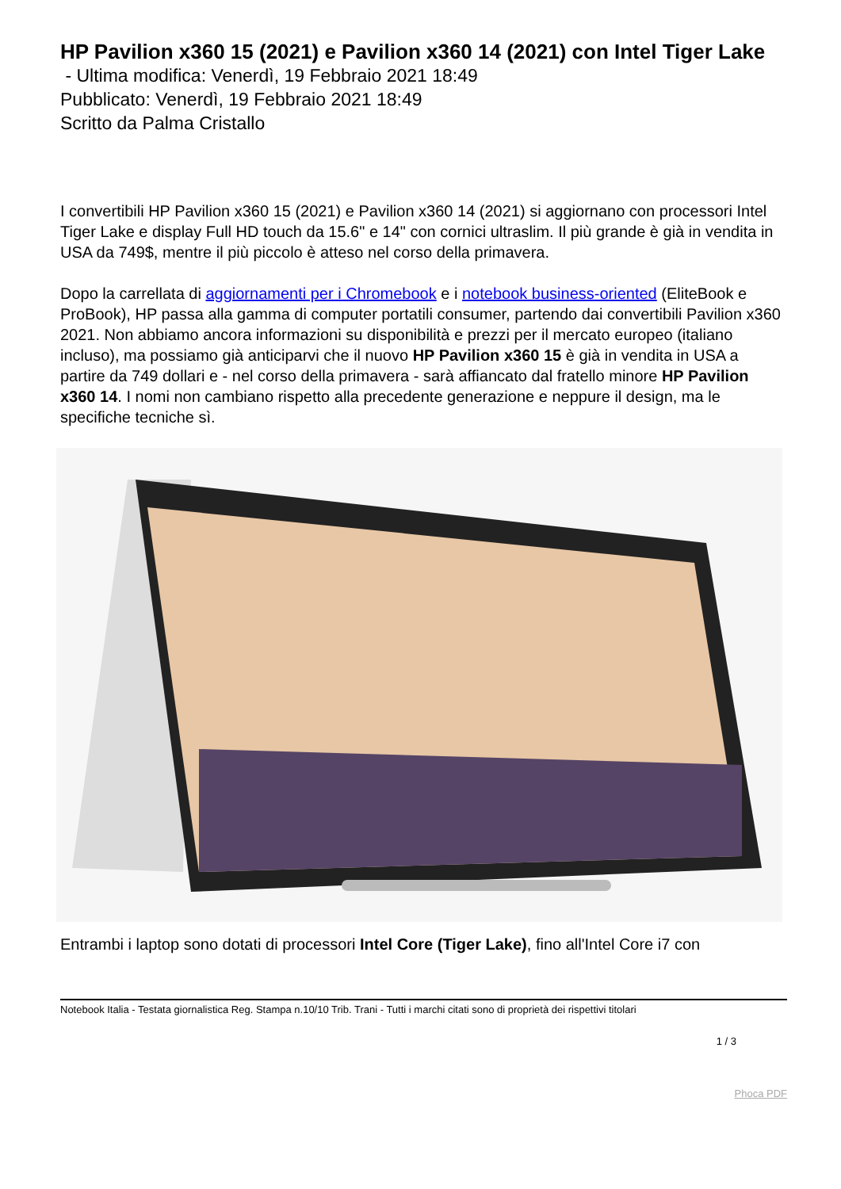HP Pavilion x360 15 (2021) e Pavilion x360 14 (2021) con Intel Tiger Lake
- Ultima modifica: Venerdì, 19 Febbraio 2021 18:49
Pubblicato: Venerdì, 19 Febbraio 2021 18:49
Scritto da Palma Cristallo
I convertibili HP Pavilion x360 15 (2021) e Pavilion x360 14 (2021) si aggiornano con processori Intel Tiger Lake e display Full HD touch da 15.6" e 14" con cornici ultraslim. Il più grande è già in vendita in USA da 749$, mentre il più piccolo è atteso nel corso della primavera.
Dopo la carrellata di aggiornamenti per i Chromebook e i notebook business-oriented (EliteBook e ProBook), HP passa alla gamma di computer portatili consumer, partendo dai convertibili Pavilion x360 2021. Non abbiamo ancora informazioni su disponibilità e prezzi per il mercato europeo (italiano incluso), ma possiamo già anticiparvi che il nuovo HP Pavilion x360 15 è già in vendita in USA a partire da 749 dollari e - nel corso della primavera - sarà affiancato dal fratello minore HP Pavilion x360 14. I nomi non cambiano rispetto alla precedente generazione e neppure il design, ma le specifiche tecniche sì.
Entrambi i laptop sono dotati di processori Intel Core (Tiger Lake), fino all'Intel Core i7 con
Notebook Italia - Testata giornalistica Reg. Stampa n.10/10 Trib. Trani - Tutti i marchi citati sono di proprietà dei rispettivi titolari
1 / 3
Phoca PDF